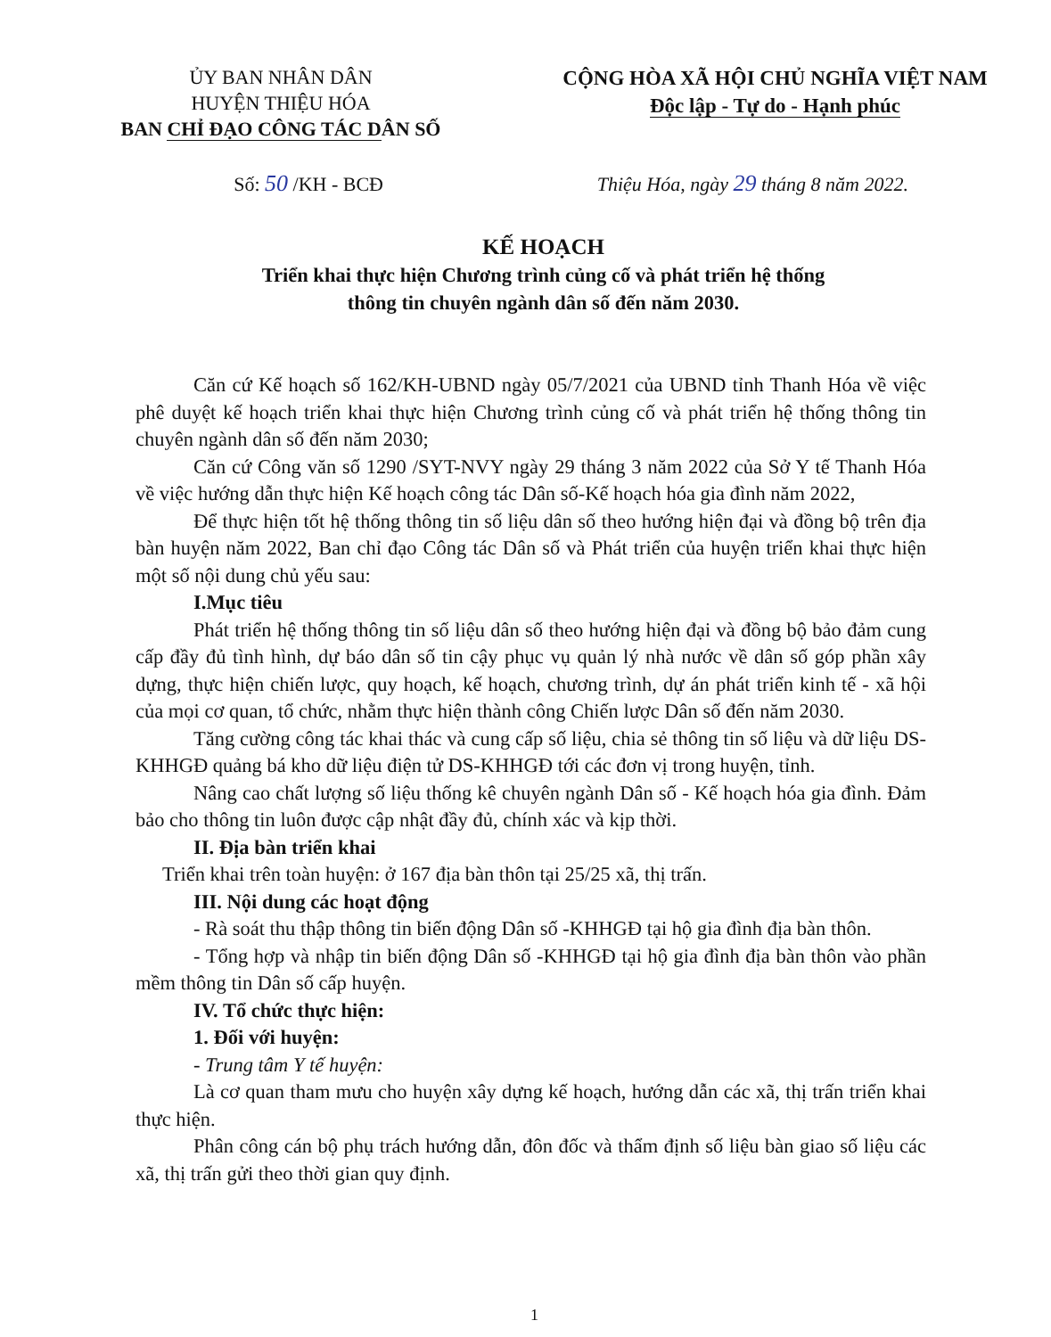ỦY BAN NHÂN DÂN
HUYỆN THIỆU HÓA
BAN CHỈ ĐẠO CÔNG TÁC DÂN SỐ
CỘNG HÒA XÃ HỘI CHỦ NGHĨA VIỆT NAM
Độc lập - Tự do - Hạnh phúc
Số: 50 /KH - BCĐ Thiệu Hóa, ngày 29 tháng 8 năm 2022.
KẾ HOẠCH
Triển khai thực hiện Chương trình củng cố và phát triển hệ thống
thông tin chuyên ngành dân số đến năm 2030.
Căn cứ Kế hoạch số 162/KH-UBND ngày 05/7/2021 của UBND tỉnh Thanh Hóa về việc phê duyệt kế hoạch triển khai thực hiện Chương trình củng cố và phát triển hệ thống thông tin chuyên ngành dân số đến năm 2030;
Căn cứ Công văn số 1290 /SYT-NVY ngày 29 tháng 3 năm 2022 của Sở Y tế Thanh Hóa về việc hướng dẫn thực hiện Kế hoạch công tác Dân số-Kế hoạch hóa gia đình năm 2022,
Để thực hiện tốt hệ thống thông tin số liệu dân số theo hướng hiện đại và đồng bộ trên địa bàn huyện năm 2022, Ban chỉ đạo Công tác Dân số và Phát triển của huyện triển khai thực hiện một số nội dung chủ yếu sau:
I.Mục tiêu
Phát triển hệ thống thông tin số liệu dân số theo hướng hiện đại và đồng bộ bảo đảm cung cấp đầy đủ tình hình, dự báo dân số tin cậy phục vụ quản lý nhà nước về dân số góp phần xây dựng, thực hiện chiến lược, quy hoạch, kế hoạch, chương trình, dự án phát triển kinh tế - xã hội của mọi cơ quan, tổ chức, nhằm thực hiện thành công Chiến lược Dân số đến năm 2030.
Tăng cường công tác khai thác và cung cấp số liệu, chia sẻ thông tin số liệu và dữ liệu DS-KHHGĐ quảng bá kho dữ liệu điện tử DS-KHHGĐ tới các đơn vị trong huyện, tỉnh.
Nâng cao chất lượng số liệu thống kê chuyên ngành Dân số - Kế hoạch hóa gia đình. Đảm bảo cho thông tin luôn được cập nhật đầy đủ, chính xác và kịp thời.
II. Địa bàn triển khai
Triển khai trên toàn huyện: ở 167 địa bàn thôn tại 25/25 xã, thị trấn.
III. Nội dung các hoạt động
- Rà soát thu thập thông tin biến động Dân số -KHHGĐ tại hộ gia đình địa bàn thôn.
- Tổng hợp và nhập tin biến động Dân số -KHHGĐ tại hộ gia đình địa bàn thôn vào phần mềm thông tin Dân số cấp huyện.
IV. Tổ chức thực hiện:
1. Đối với huyện:
- Trung tâm Y tế huyện:
Là cơ quan tham mưu cho huyện xây dựng kế hoạch, hướng dẫn các xã, thị trấn triển khai thực hiện.
Phân công cán bộ phụ trách hướng dẫn, đôn đốc và thẩm định số liệu bàn giao số liệu các xã, thị trấn gửi theo thời gian quy định.
1